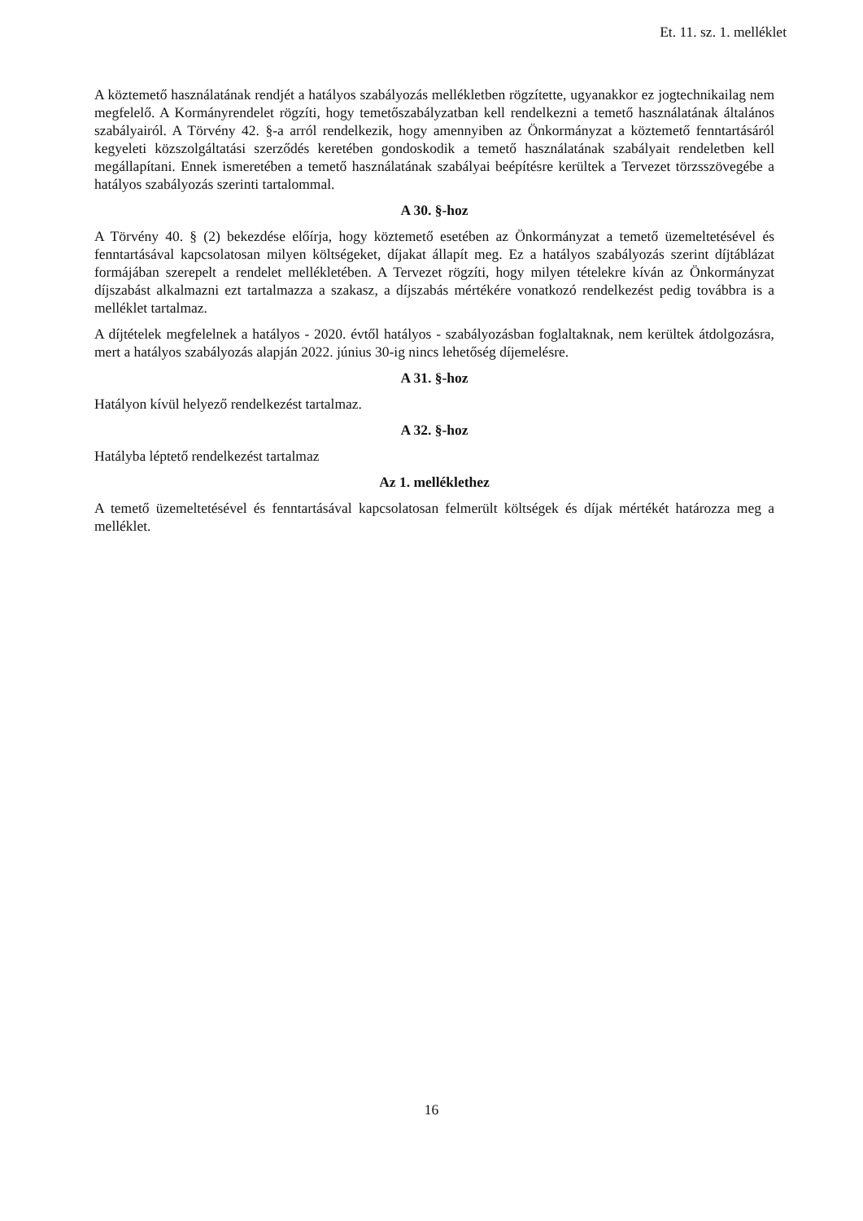Et. 11. sz. 1. melléklet
A köztemető használatának rendjét a hatályos szabályozás mellékletben rögzítette, ugyanakkor ez jogtechnikailag nem megfelelő. A Kormányrendelet rögzíti, hogy temetőszabályzatban kell rendelkezni a temető használatának általános szabályairól. A Törvény 42. §-a arról rendelkezik, hogy amennyiben az Önkormányzat a köztemető fenntartásáról kegyeleti közszolgáltatási szerződés keretében gondoskodik a temető használatának szabályait rendeletben kell megállapítani. Ennek ismeretében a temető használatának szabályai beépítésre kerültek a Tervezet törzsszövegébe a hatályos szabályozás szerinti tartalommal.
A 30. §-hoz
A Törvény 40. § (2) bekezdése előírja, hogy köztemető esetében az Önkormányzat a temető üzemeltetésével és fenntartásával kapcsolatosan milyen költségeket, díjakat állapít meg. Ez a hatályos szabályozás szerint díjtáblázat formájában szerepelt a rendelet mellékletében. A Tervezet rögzíti, hogy milyen tételekre kíván az Önkormányzat díjszabást alkalmazni ezt tartalmazza a szakasz, a díjszabás mértékére vonatkozó rendelkezést pedig továbbra is a melléklet tartalmaz.
A díjtételek megfelelnek a hatályos - 2020. évtől hatályos - szabályozásban foglaltaknak, nem kerültek átdolgozásra, mert a hatályos szabályozás alapján 2022. június 30-ig nincs lehetőség díjemelésre.
A 31. §-hoz
Hatályon kívül helyező rendelkezést tartalmaz.
A 32. §-hoz
Hatályba léptető rendelkezést tartalmaz
Az 1. melléklethez
A temető üzemeltetésével és fenntartásával kapcsolatosan felmerült költségek és díjak mértékét határozza meg a melléklet.
16